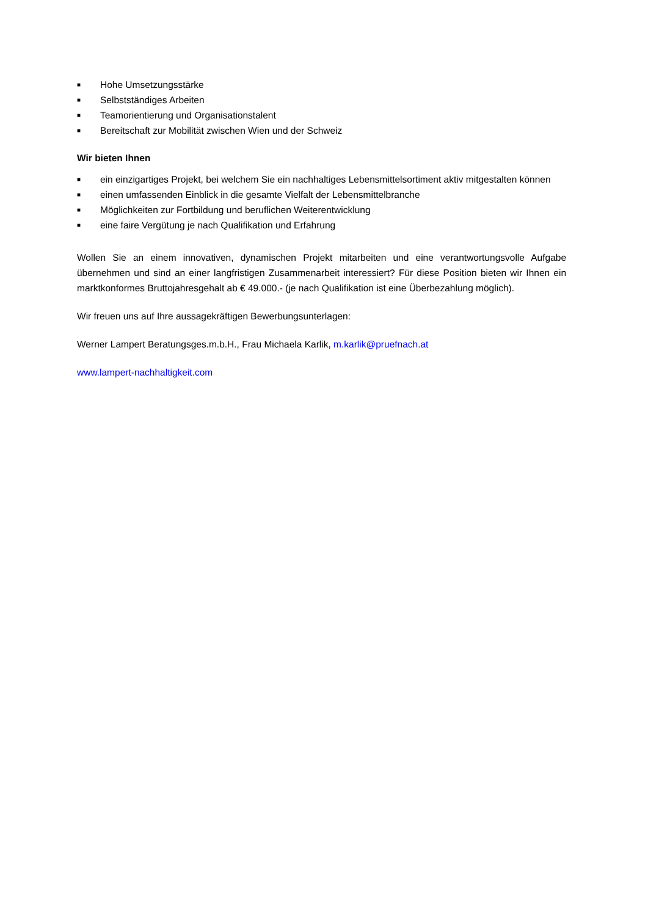■ Hohe Umsetzungsstärke
■ Selbstständiges Arbeiten
■ Teamorientierung und Organisationstalent
■ Bereitschaft zur Mobilität zwischen Wien und der Schweiz
Wir bieten Ihnen
■ ein einzigartiges Projekt, bei welchem Sie ein nachhaltiges Lebensmittelsortiment aktiv mitgestalten können
■ einen umfassenden Einblick in die gesamte Vielfalt der Lebensmittelbranche
■ Möglichkeiten zur Fortbildung und beruflichen Weiterentwicklung
■ eine faire Vergütung je nach Qualifikation und Erfahrung
Wollen Sie an einem innovativen, dynamischen Projekt mitarbeiten und eine verantwortungsvolle Aufgabe übernehmen und sind an einer langfristigen Zusammenarbeit interessiert? Für diese Position bieten wir Ihnen ein marktkonformes Bruttojahresgehalt ab € 49.000.- (je nach Qualifikation ist eine Überbezahlung möglich).
Wir freuen uns auf Ihre aussagekräftigen Bewerbungsunterlagen:
Werner Lampert Beratungsges.m.b.H., Frau Michaela Karlik, m.karlik@pruefnach.at
www.lampert-nachhaltigkeit.com